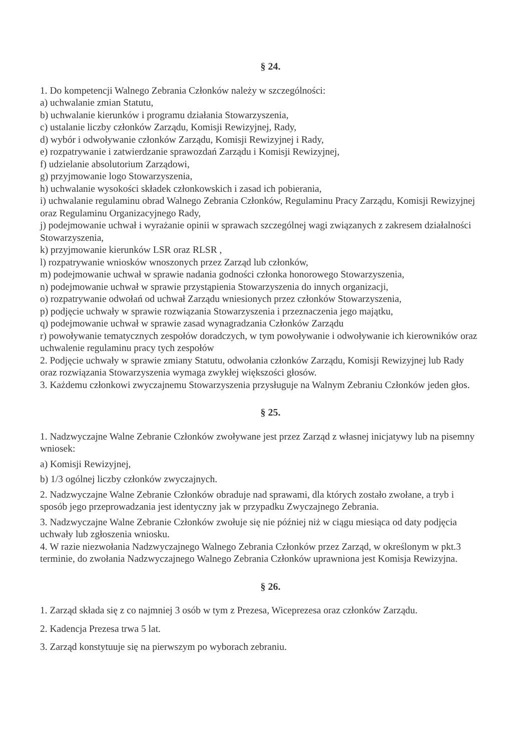§ 24.
1. Do kompetencji Walnego Zebrania Członków należy w szczególności:
a) uchwalanie zmian Statutu,
b) uchwalanie kierunków i programu działania Stowarzyszenia,
c) ustalanie liczby członków Zarządu, Komisji Rewizyjnej, Rady,
d) wybór i odwoływanie członków Zarządu, Komisji Rewizyjnej i Rady,
e) rozpatrywanie i zatwierdzanie sprawozdań Zarządu i Komisji Rewizyjnej,
f) udzielanie absolutorium Zarządowi,
g) przyjmowanie logo Stowarzyszenia,
h) uchwalanie wysokości składek członkowskich i zasad ich pobierania,
i) uchwalanie regulaminu obrad Walnego Zebrania Członków, Regulaminu Pracy Zarządu, Komisji Rewizyjnej oraz Regulaminu Organizacyjnego Rady,
j) podejmowanie uchwał i wyrażanie opinii w sprawach szczególnej wagi związanych z zakresem działalności Stowarzyszenia,
k) przyjmowanie kierunków LSR oraz RLSR ,
l) rozpatrywanie wniosków wnoszonych przez Zarząd lub członków,
m) podejmowanie uchwał w sprawie nadania godności członka honorowego Stowarzyszenia,
n) podejmowanie uchwał w sprawie przystąpienia Stowarzyszenia do innych organizacji,
o) rozpatrywanie odwołań od uchwał Zarządu wniesionych przez członków Stowarzyszenia,
p) podjęcie uchwały w sprawie rozwiązania Stowarzyszenia i przeznaczenia jego majątku,
q) podejmowanie uchwał w sprawie zasad wynagradzania Członków Zarządu
r) powoływanie tematycznych zespołów doradczych, w tym powoływanie i odwoływanie ich kierowników oraz uchwalenie regulaminu pracy tych zespołów
2. Podjęcie uchwały w sprawie zmiany Statutu, odwołania członków Zarządu, Komisji Rewizyjnej lub Rady oraz rozwiązania Stowarzyszenia wymaga zwykłej większości głosów.
3. Każdemu członkowi zwyczajnemu Stowarzyszenia przysługuje na Walnym Zebraniu Członków jeden głos.
§ 25.
1. Nadzwyczajne Walne Zebranie Członków zwoływane jest przez Zarząd z własnej inicjatywy lub na pisemny wniosek:
a) Komisji Rewizyjnej,
b) 1/3 ogólnej liczby członków zwyczajnych.
2. Nadzwyczajne Walne Zebranie Członków obraduje nad sprawami, dla których zostało zwołane, a tryb i sposób jego przeprowadzania jest identyczny jak w przypadku Zwyczajnego Zebrania.
3. Nadzwyczajne Walne Zebranie Członków zwołuje się nie później niż w ciągu miesiąca od daty podjęcia uchwały lub zgłoszenia wniosku.
4. W razie niezwołania Nadzwyczajnego Walnego Zebrania Członków przez Zarząd, w określonym w pkt.3 terminie, do zwołania Nadzwyczajnego Walnego Zebrania Członków uprawniona jest Komisja Rewizyjna.
§ 26.
1. Zarząd składa się z co najmniej 3 osób w tym z Prezesa, Wiceprezesa oraz członków Zarządu.
2. Kadencja Prezesa trwa 5 lat.
3. Zarząd konstytuuje się na pierwszym po wyborach zebraniu.